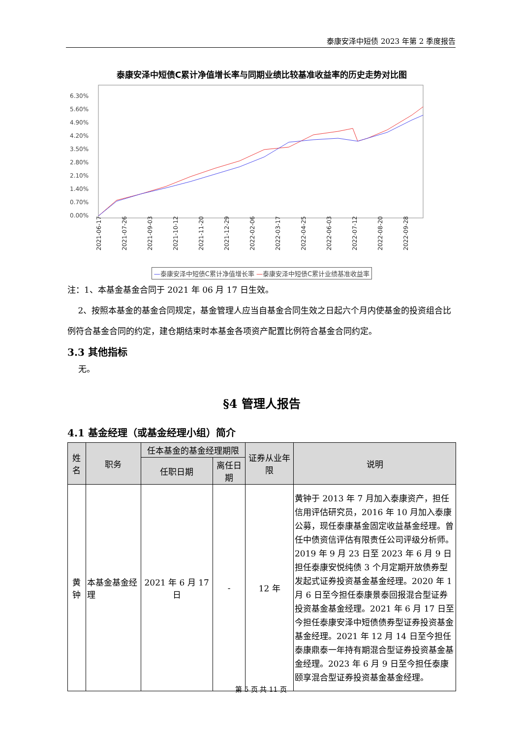泰康安泽中短债 2023 年第 2 季度报告
泰康安泽中短债C累计净值增长率与同期业绩比较基准收益率的历史走势对比图
6.30%
5.60%
4.90%
4.20%
3.50%
2.80%
2.10%
1.40%
0.70%
0.00%
2021-06-17
2021-07-26
2021-09-03
2021-10-12
2021-11-20
2021-12-29
2022-02-06
2022-03-17
2022-04-25
2022-06-03
2022-07-12
2022-08-20
2022-09-28
—泰康安泽中短债C累计净值增长率 —泰康安泽中短债C累计业绩基准收益率
注：1、本基金基金合同于 2021 年 06 月 17 日生效。
2、按照本基金的基金合同规定，基金管理人应当自基金合同生效之日起六个月内使基金的投资组合比例符合基金合同的约定，建仓期结束时本基金各项资产配置比例符合基金合同约定。
3.3 其他指标
无。
§4 管理人报告
4.1 基金经理（或基金经理小组）简介
| 姓名 | 职务 | 任本基金的基金经理期限 | | 证券从业年限 | 说明 |
| --- | --- | --- | --- | --- | --- |
| | | 任职日期 | 离任日期 | | |
| 黄钟 | 本基金基金经理 | 2021 年 6 月 17 日 | - | 12 年 | 黄钟于 2013 年 7 月加入泰康资产，担任信用评估研究员，2016 年 10 月加入泰康公募，现任泰康基金固定收益基金经理。曾任中债资信评估有限责任公司评级分析师。2019 年 9 月 23 日至 2023 年 6 月 9 日担任泰康安悦纯债 3 个月定期开放债券型发起式证券投资基金基金经理。2020 年 1 月 6 日至今担任泰康景泰回报混合型证券投资基金基金经理。2021 年 6 月 17 日至今担任泰康安泽中短债债券型证券投资基金基金经理。2021 年 12 月 14 日至今担任泰康鼎泰一年持有期混合型证券投资基金基金经理。2023 年 6 月 9 日至今担任泰康颐享混合型证券投资基金基金经理。 |
第 5 页 共 11 页